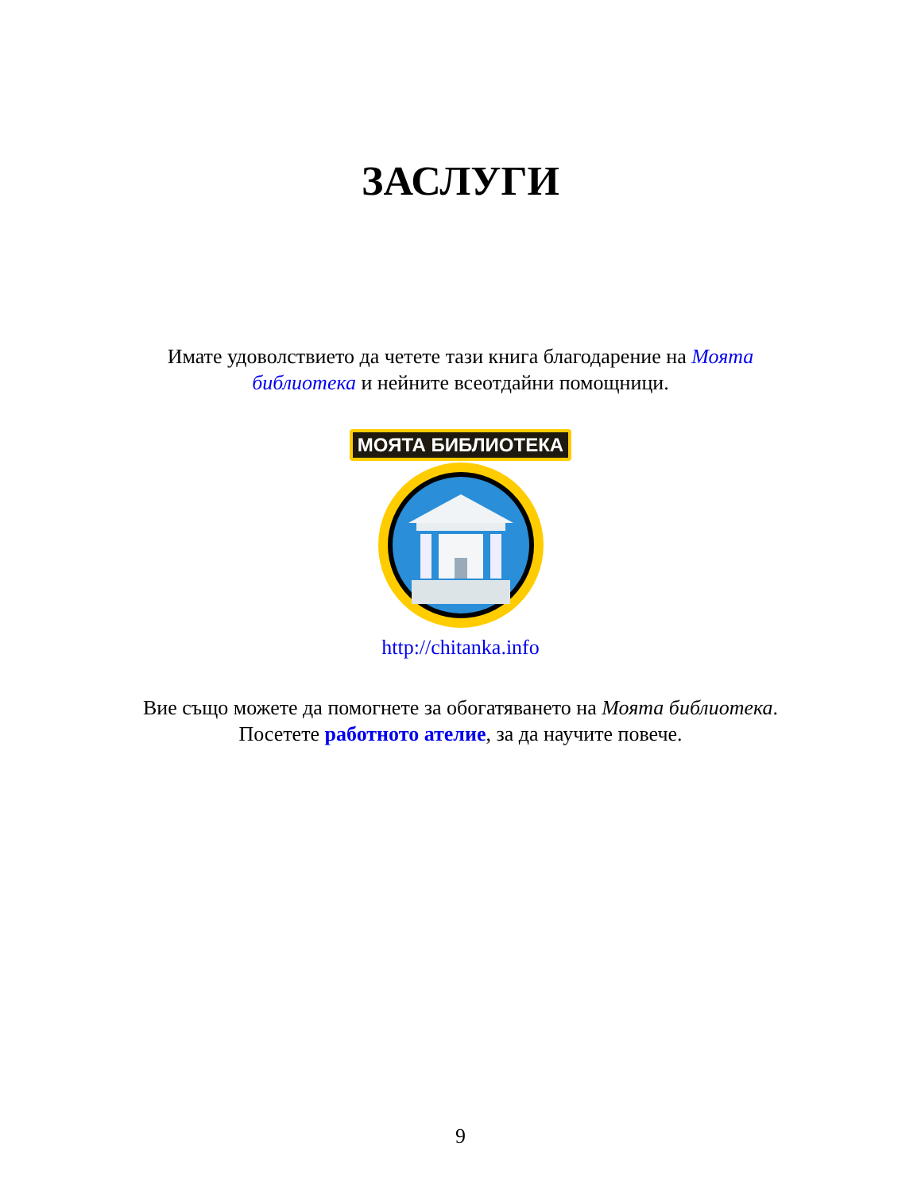ЗАСЛУГИ
Имате удоволствието да четете тази книга благодарение на Моята библиотека и нейните всеотдайни помощници.
МОЯТА БИБЛИОТЕКА
http://chitanka.info
Вие също можете да помогнете за обогатяването на Моята библиотека. Посетете работното ателие, за да научите повече.
9